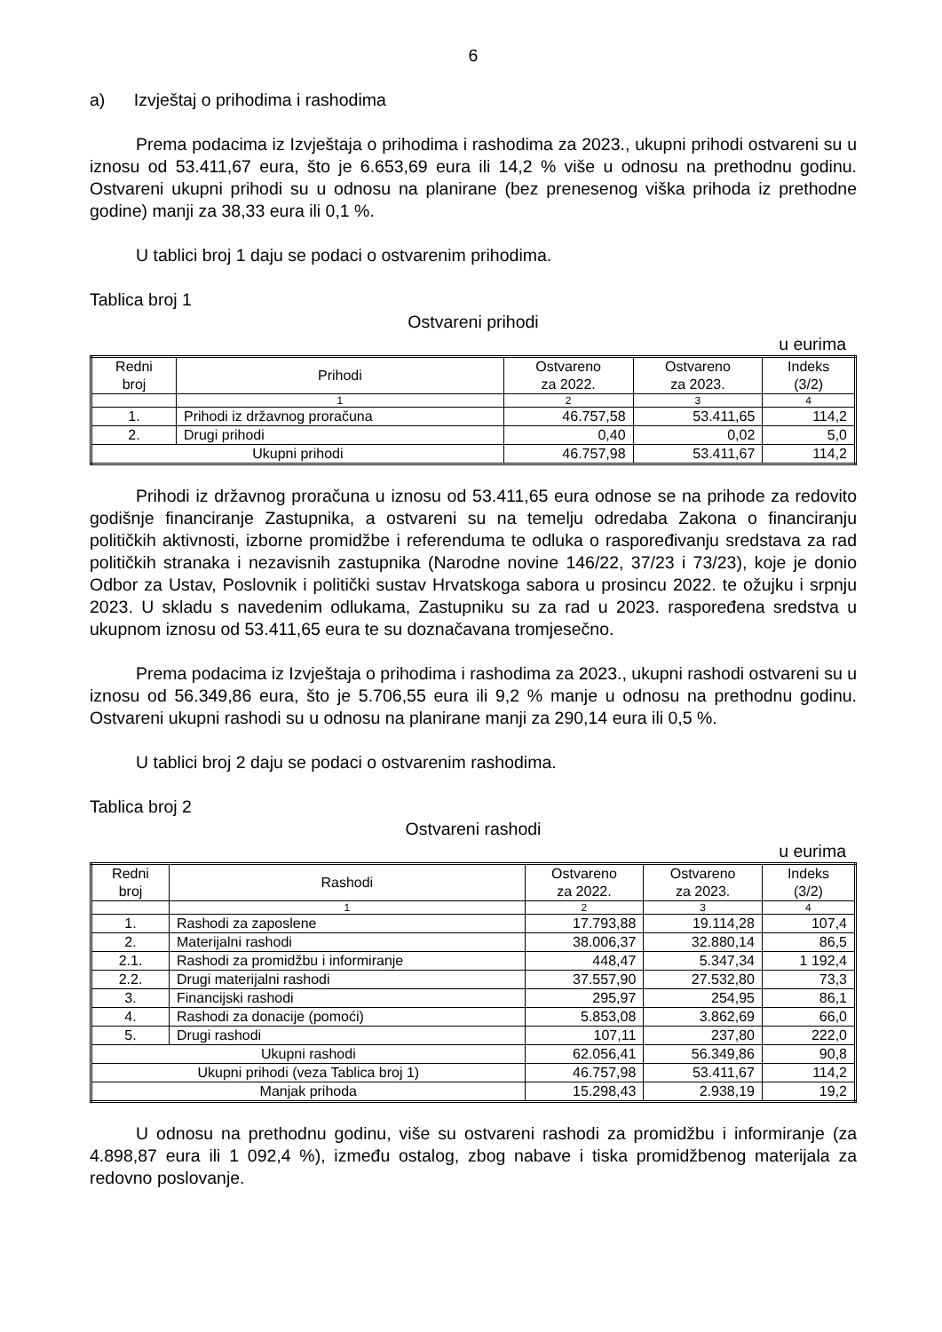6
a) Izvještaj o prihodima i rashodima
Prema podacima iz Izvještaja o prihodima i rashodima za 2023., ukupni prihodi ostvareni su u iznosu od 53.411,67 eura, što je 6.653,69 eura ili 14,2 % više u odnosu na prethodnu godinu. Ostvareni ukupni prihodi su u odnosu na planirane (bez prenesenog viška prihoda iz prethodne godine) manji za 38,33 eura ili 0,1 %.
U tablici broj 1 daju se podaci o ostvarenim prihodima.
Tablica broj 1
Ostvareni prihodi
u eurima
| Redni broj | Prihodi | Ostvareno za 2022. | Ostvareno za 2023. | Indeks (3/2) |
| --- | --- | --- | --- | --- |
| | 1 | 2 | 3 | 4 |
| 1. | Prihodi iz državnog proračuna | 46.757,58 | 53.411,65 | 114,2 |
| 2. | Drugi prihodi | 0,40 | 0,02 | 5,0 |
| Ukupni prihodi | | 46.757,98 | 53.411,67 | 114,2 |
Prihodi iz državnog proračuna u iznosu od 53.411,65 eura odnose se na prihode za redovito godišnje financiranje Zastupnika, a ostvareni su na temelju odredaba Zakona o financiranju političkih aktivnosti, izborne promidžbe i referenduma te odluka o raspoređivanju sredstava za rad političkih stranaka i nezavisnih zastupnika (Narodne novine 146/22, 37/23 i 73/23), koje je donio Odbor za Ustav, Poslovnik i politički sustav Hrvatskoga sabora u prosincu 2022. te ožujku i srpnju 2023. U skladu s navedenim odlukama, Zastupniku su za rad u 2023. raspoređena sredstva u ukupnom iznosu od 53.411,65 eura te su doznačavana tromjesečno.
Prema podacima iz Izvještaja o prihodima i rashodima za 2023., ukupni rashodi ostvareni su u iznosu od 56.349,86 eura, što je 5.706,55 eura ili 9,2 % manje u odnosu na prethodnu godinu. Ostvareni ukupni rashodi su u odnosu na planirane manji za 290,14 eura ili 0,5 %.
U tablici broj 2 daju se podaci o ostvarenim rashodima.
Tablica broj 2
Ostvareni rashodi
u eurima
| Redni broj | Rashodi | Ostvareno za 2022. | Ostvareno za 2023. | Indeks (3/2) |
| --- | --- | --- | --- | --- |
| | 1 | 2 | 3 | 4 |
| 1. | Rashodi za zaposlene | 17.793,88 | 19.114,28 | 107,4 |
| 2. | Materijalni rashodi | 38.006,37 | 32.880,14 | 86,5 |
| 2.1. | Rashodi za promidžbu i informiranje | 448,47 | 5.347,34 | 1 192,4 |
| 2.2. | Drugi materijalni rashodi | 37.557,90 | 27.532,80 | 73,3 |
| 3. | Financijski rashodi | 295,97 | 254,95 | 86,1 |
| 4. | Rashodi za donacije (pomoći) | 5.853,08 | 3.862,69 | 66,0 |
| 5. | Drugi rashodi | 107,11 | 237,80 | 222,0 |
| Ukupni rashodi | | 62.056,41 | 56.349,86 | 90,8 |
| Ukupni prihodi (veza Tablica broj 1) | | 46.757,98 | 53.411,67 | 114,2 |
| Manjak prihoda | | 15.298,43 | 2.938,19 | 19,2 |
U odnosu na prethodnu godinu, više su ostvareni rashodi za promidžbu i informiranje (za 4.898,87 eura ili 1 092,4 %), između ostalog, zbog nabave i tiska promidžbenog materijala za redovno poslovanje.